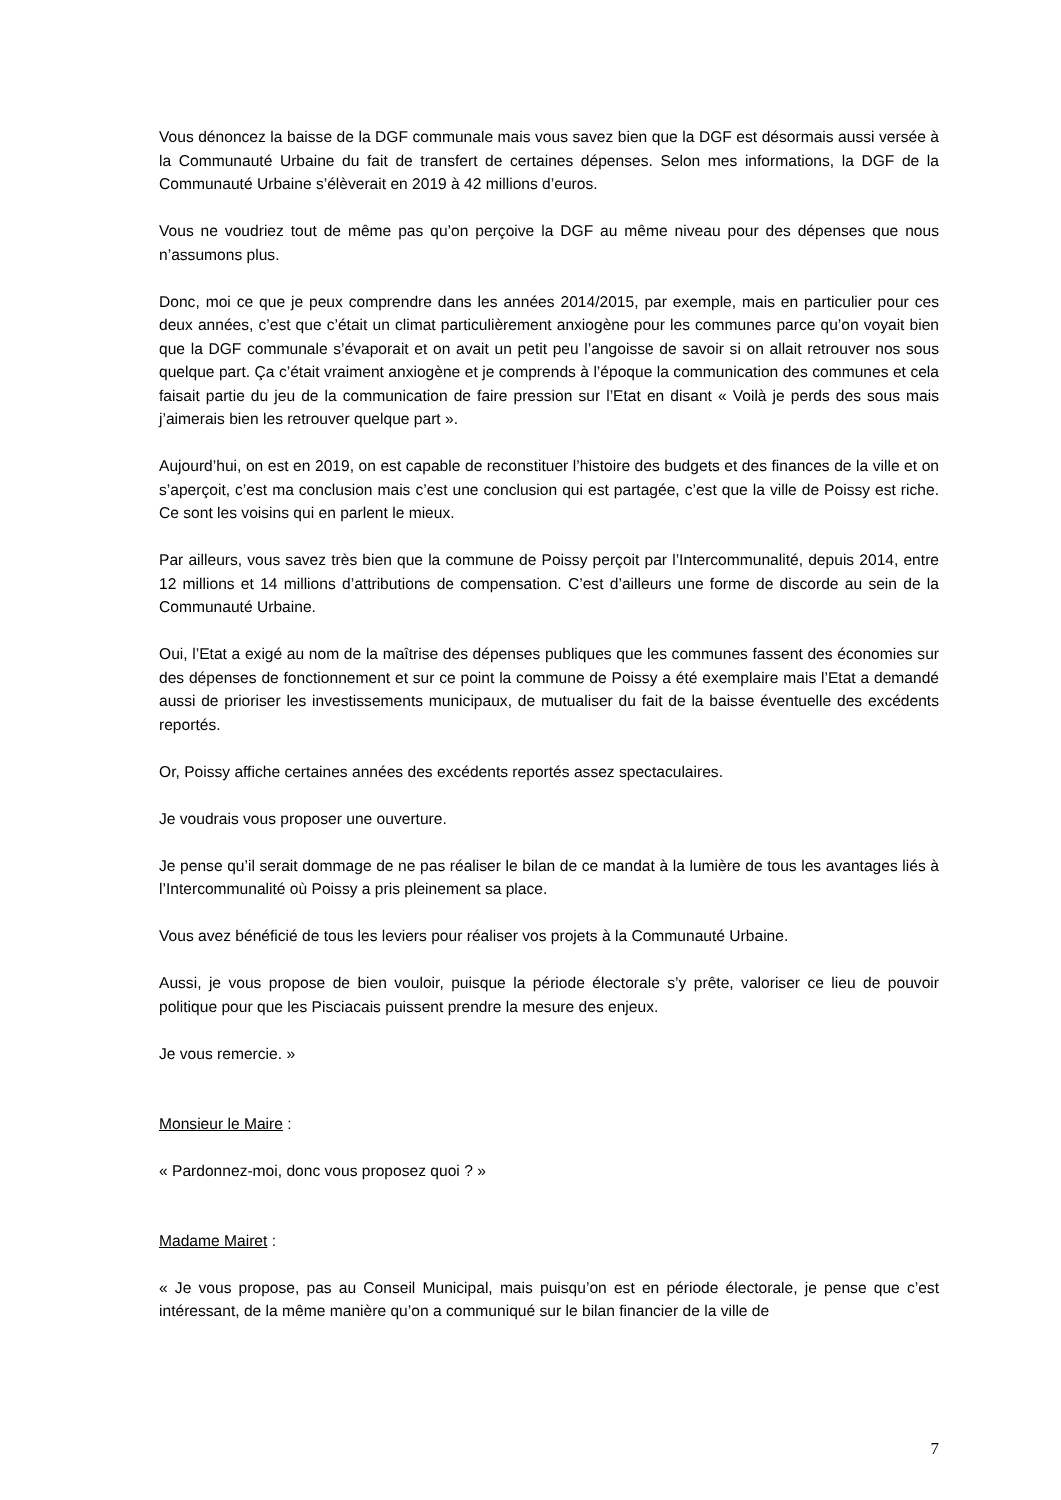Vous dénoncez la baisse de la DGF communale mais vous savez bien que la DGF est désormais aussi versée à la Communauté Urbaine du fait de transfert de certaines dépenses. Selon mes informations, la DGF de la Communauté Urbaine s’élèverait en 2019 à 42 millions d’euros.
Vous ne voudriez tout de même pas qu’on perçoive la DGF au même niveau pour des dépenses que nous n’assumons plus.
Donc, moi ce que je peux comprendre dans les années 2014/2015, par exemple, mais en particulier pour ces deux années, c’est que c’était un climat particulièrement anxiogène pour les communes parce qu’on voyait bien que la DGF communale s’évaporait et on avait un petit peu l’angoisse de savoir si on allait retrouver nos sous quelque part. Ça c’était vraiment anxiogène et je comprends à l’époque la communication des communes et cela faisait partie du jeu de la communication de faire pression sur l’Etat en disant « Voilà je perds des sous mais j’aimerais bien les retrouver quelque part ».
Aujourd’hui, on est en 2019, on est capable de reconstituer l’histoire des budgets et des finances de la ville et on s’aperçoit, c’est ma conclusion mais c’est une conclusion qui est partagée, c’est que la ville de Poissy est riche. Ce sont les voisins qui en parlent le mieux.
Par ailleurs, vous savez très bien que la commune de Poissy perçoit par l’Intercommunalité, depuis 2014, entre 12 millions et 14 millions d’attributions de compensation. C’est d’ailleurs une forme de discorde au sein de la Communauté Urbaine.
Oui, l’Etat a exigé au nom de la maîtrise des dépenses publiques que les communes fassent des économies sur des dépenses de fonctionnement et sur ce point la commune de Poissy a été exemplaire mais l’Etat a demandé aussi de prioriser les investissements municipaux, de mutualiser du fait de la baisse éventuelle des excédents reportés.
Or, Poissy affiche certaines années des excédents reportés assez spectaculaires.
Je voudrais vous proposer une ouverture.
Je pense qu’il serait dommage de ne pas réaliser le bilan de ce mandat à la lumière de tous les avantages liés à l’Intercommunalité où Poissy a pris pleinement sa place.
Vous avez bénéficié de tous les leviers pour réaliser vos projets à la Communauté Urbaine.
Aussi, je vous propose de bien vouloir, puisque la période électorale s’y prête, valoriser ce lieu de pouvoir politique pour que les Pisciacais puissent prendre la mesure des enjeux.
Je vous remercie. »
Monsieur le Maire :
« Pardonnez-moi, donc vous proposez quoi ? »
Madame Mairet :
« Je vous propose, pas au Conseil Municipal, mais puisqu’on est en période électorale, je pense que c’est intéressant, de la même manière qu’on a communiqué sur le bilan financier de la ville de
7